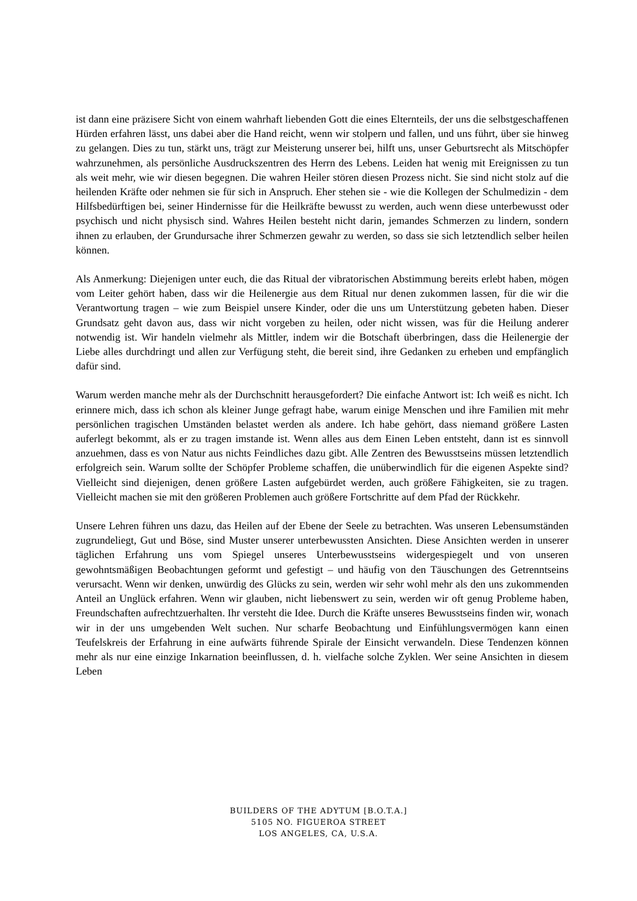ist dann eine präzisere Sicht von einem wahrhaft liebenden Gott die eines Elternteils, der uns die selbstgeschaffenen Hürden erfahren lässt, uns dabei aber die Hand reicht, wenn wir stolpern und fallen, und uns führt, über sie hinweg zu gelangen. Dies zu tun, stärkt uns, trägt zur Meisterung unserer bei, hilft uns, unser Geburtsrecht als Mitschöpfer wahrzunehmen, als persönliche Ausdruckszentren des Herrn des Lebens. Leiden hat wenig mit Ereignissen zu tun als weit mehr, wie wir diesen begegnen. Die wahren Heiler stören diesen Prozess nicht. Sie sind nicht stolz auf die heilenden Kräfte oder nehmen sie für sich in Anspruch. Eher stehen sie - wie die Kollegen der Schulmedizin - dem Hilfsbedürftigen bei, seiner Hindernisse für die Heilkräfte bewusst zu werden, auch wenn diese unterbewusst oder psychisch und nicht physisch sind. Wahres Heilen besteht nicht darin, jemandes Schmerzen zu lindern, sondern ihnen zu erlauben, der Grundursache ihrer Schmerzen gewahr zu werden, so dass sie sich letztendlich selber heilen können.
Als Anmerkung: Diejenigen unter euch, die das Ritual der vibratorischen Abstimmung bereits erlebt haben, mögen vom Leiter gehört haben, dass wir die Heilenergie aus dem Ritual nur denen zukommen lassen, für die wir die Verantwortung tragen – wie zum Beispiel unsere Kinder, oder die uns um Unterstützung gebeten haben. Dieser Grundsatz geht davon aus, dass wir nicht vorgeben zu heilen, oder nicht wissen, was für die Heilung anderer notwendig ist. Wir handeln vielmehr als Mittler, indem wir die Botschaft überbringen, dass die Heilenergie der Liebe alles durchdringt und allen zur Verfügung steht, die bereit sind, ihre Gedanken zu erheben und empfänglich dafür sind.
Warum werden manche mehr als der Durchschnitt herausgefordert? Die einfache Antwort ist: Ich weiß es nicht. Ich erinnere mich, dass ich schon als kleiner Junge gefragt habe, warum einige Menschen und ihre Familien mit mehr persönlichen tragischen Umständen belastet werden als andere. Ich habe gehört, dass niemand größere Lasten auferlegt bekommt, als er zu tragen imstande ist. Wenn alles aus dem Einen Leben entsteht, dann ist es sinnvoll anzuehmen, dass es von Natur aus nichts Feindliches dazu gibt. Alle Zentren des Bewusstseins müssen letztendlich erfolgreich sein. Warum sollte der Schöpfer Probleme schaffen, die unüberwindlich für die eigenen Aspekte sind? Vielleicht sind diejenigen, denen größere Lasten aufgebürdet werden, auch größere Fähigkeiten, sie zu tragen. Vielleicht machen sie mit den größeren Problemen auch größere Fortschritte auf dem Pfad der Rückkehr.
Unsere Lehren führen uns dazu, das Heilen auf der Ebene der Seele zu betrachten. Was unseren Lebensumständen zugrundeliegt, Gut und Böse, sind Muster unserer unterbewussten Ansichten. Diese Ansichten werden in unserer täglichen Erfahrung uns vom Spiegel unseres Unterbewusstseins widergespiegelt und von unseren gewohntsmäßigen Beobachtungen geformt und gefestigt – und häufig von den Täuschungen des Getrenntseins verursacht. Wenn wir denken, unwürdig des Glücks zu sein, werden wir sehr wohl mehr als den uns zukommenden Anteil an Unglück erfahren. Wenn wir glauben, nicht liebenswert zu sein, werden wir oft genug Probleme haben, Freundschaften aufrechtzuerhalten. Ihr versteht die Idee. Durch die Kräfte unseres Bewusstseins finden wir, wonach wir in der uns umgebenden Welt suchen. Nur scharfe Beobachtung und Einfühlungsvermögen kann einen Teufelskreis der Erfahrung in eine aufwärts führende Spirale der Einsicht verwandeln. Diese Tendenzen können mehr als nur eine einzige Inkarnation beeinflussen, d. h. vielfache solche Zyklen. Wer seine Ansichten in diesem Leben
BUILDERS OF THE ADYTUM [B.O.T.A.]
5105 NO. FIGUEROA STREET
LOS ANGELES, CA, U.S.A.